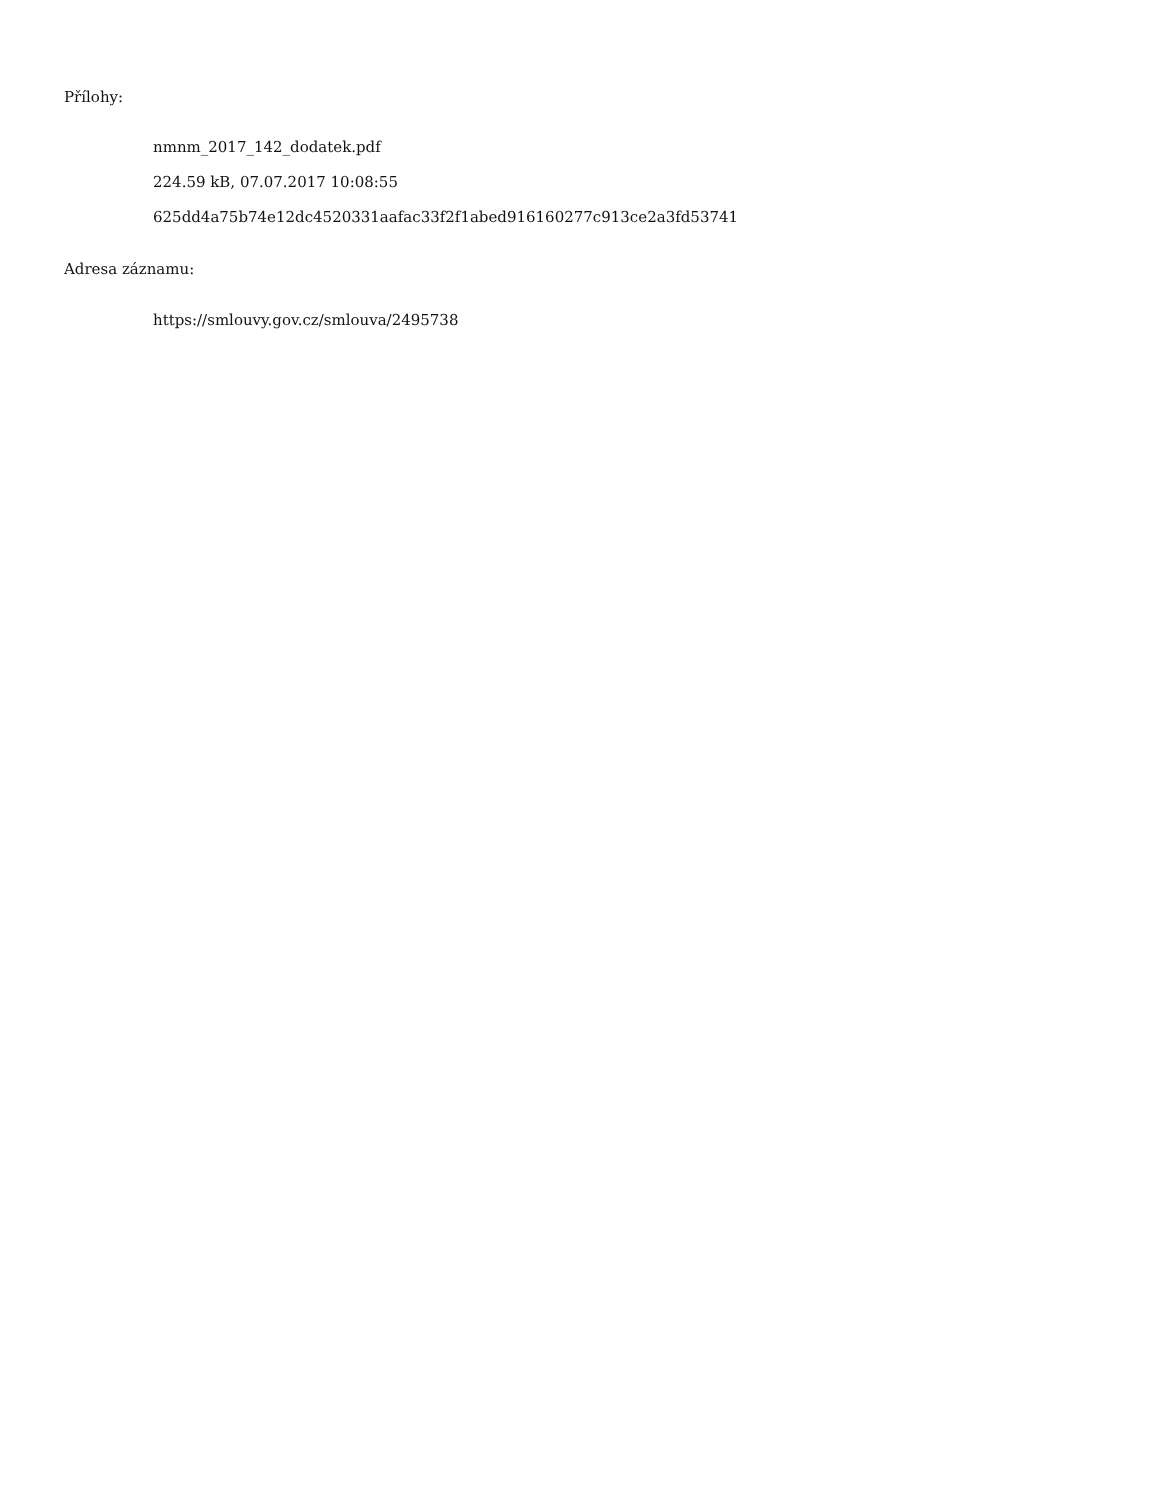Přílohy:
nmnm_2017_142_dodatek.pdf
224.59 kB, 07.07.2017 10:08:55
625dd4a75b74e12dc4520331aafac33f2f1abed916160277c913ce2a3fd53741
Adresa záznamu:
https://smlouvy.gov.cz/smlouva/2495738